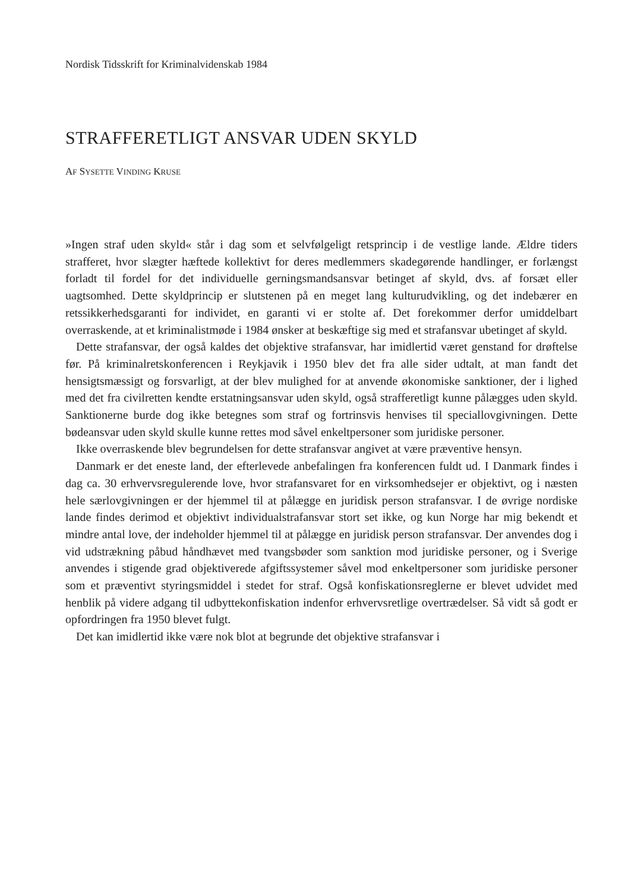Nordisk Tidsskrift for Kriminalvidenskab 1984
STRAFFERETLIGT ANSVAR UDEN SKYLD
AF SYSETTE VINDING KRUSE
»Ingen straf uden skyld« står i dag som et selvfølgeligt retsprincip i de vestlige lande. Ældre tiders strafferet, hvor slægter hæftede kollektivt for deres medlemmers skadegørende handlinger, er forlængst forladt til fordel for det individuelle gerningsmandsansvar betinget af skyld, dvs. af forsæt eller uagtsomhed. Dette skyldprincip er slutstenen på en meget lang kulturudvikling, og det indebærer en retssikkerhedsgaranti for individet, en garanti vi er stolte af. Det forekommer derfor umiddelbart overraskende, at et kriminalistmøde i 1984 ønsker at beskæftige sig med et strafansvar ubetinget af skyld.
Dette strafansvar, der også kaldes det objektive strafansvar, har imidlertid været genstand for drøftelse før. På kriminalretskonferencen i Reykjavik i 1950 blev det fra alle sider udtalt, at man fandt det hensigtsmæssigt og forsvarligt, at der blev mulighed for at anvende økonomiske sanktioner, der i lighed med det fra civilretten kendte erstatningsansvar uden skyld, også strafferetligt kunne pålægges uden skyld. Sanktionerne burde dog ikke betegnes som straf og fortrinsvis henvises til speciallovgivningen. Dette bødeansvar uden skyld skulle kunne rettes mod såvel enkeltpersoner som juridiske personer.
Ikke overraskende blev begrundelsen for dette strafansvar angivet at være præventive hensyn.
Danmark er det eneste land, der efterlevede anbefalingen fra konferencen fuldt ud. I Danmark findes i dag ca. 30 erhvervsregulerende love, hvor strafansvaret for en virksomhedsejer er objektivt, og i næsten hele særlovgivningen er der hjemmel til at pålægge en juridisk person strafansvar. I de øvrige nordiske lande findes derimod et objektivt individualstrafansvar stort set ikke, og kun Norge har mig bekendt et mindre antal love, der indeholder hjemmel til at pålægge en juridisk person strafansvar. Der anvendes dog i vid udstrækning påbud håndhævet med tvangsbøder som sanktion mod juridiske personer, og i Sverige anvendes i stigende grad objektiverede afgiftssystemer såvel mod enkeltpersoner som juridiske personer som et præventivt styringsmiddel i stedet for straf. Også konfiskationsreglerne er blevet udvidet med henblik på videre adgang til udbyttekonfiskation indenfor erhvervsretlige overtrædelser. Så vidt så godt er opfordringen fra 1950 blevet fulgt.
Det kan imidlertid ikke være nok blot at begrunde det objektive strafansvar i